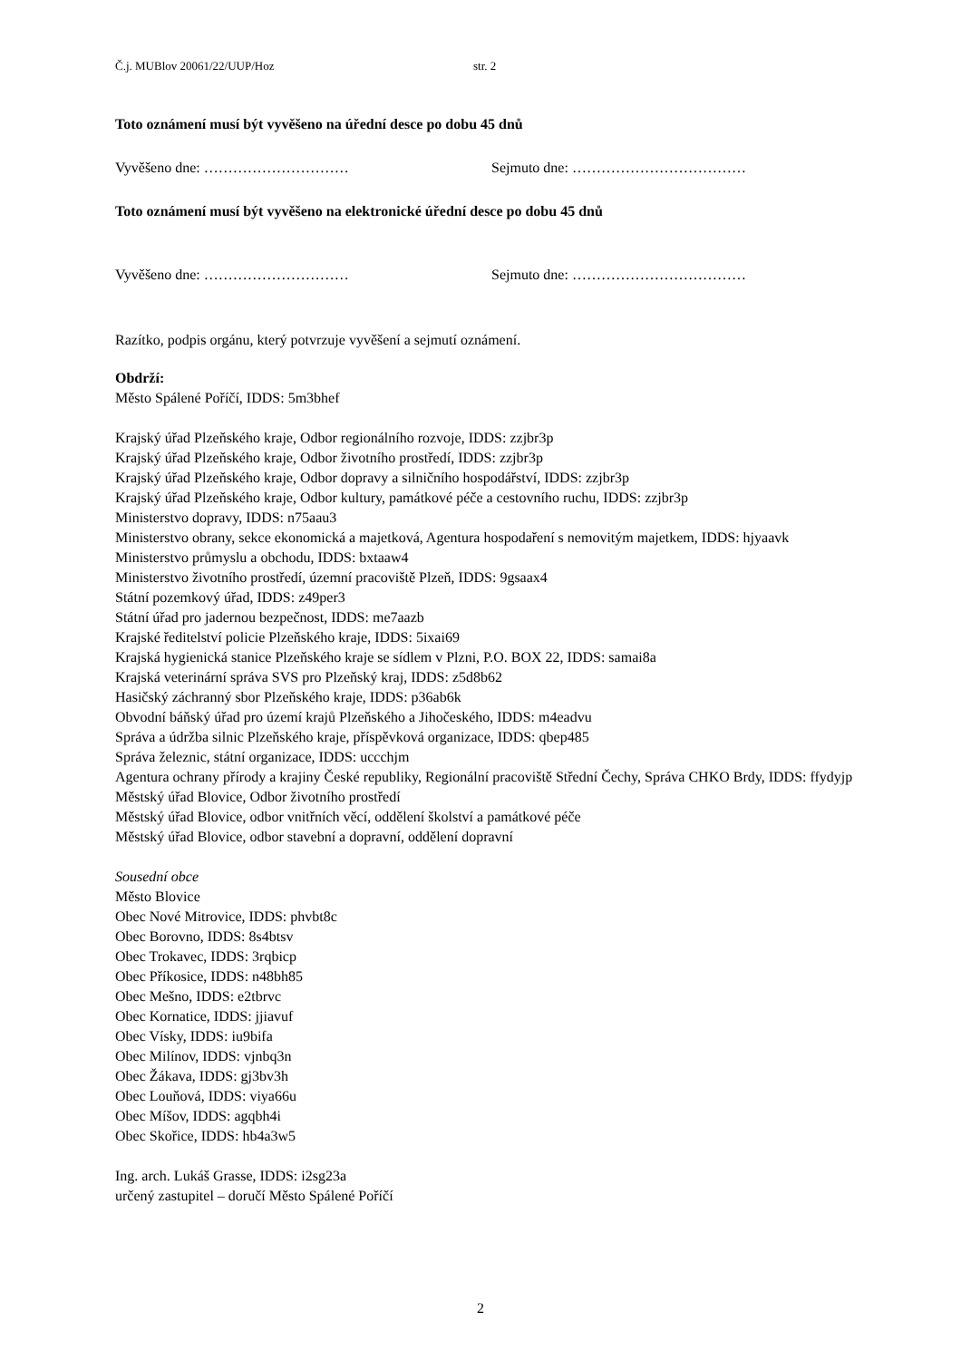Č.j. MUBlov 20061/22/UUP/Hoz str. 2
Toto oznámení musí být vyvěšeno na úřední desce po dobu 45 dnů
Vyvěšeno dne: ………………………… Sejmuto dne: ………………………………
Toto oznámení musí být vyvěšeno na elektronické úřední desce po dobu 45 dnů
Vyvěšeno dne: ………………………… Sejmuto dne: ………………………………
Razítko, podpis orgánu, který potvrzuje vyvěšení a sejmutí oznámení.
Obdrží:
Město Spálené Poříčí, IDDS: 5m3bhef
Krajský úřad Plzeňského kraje, Odbor regionálního rozvoje, IDDS: zzjbr3p
Krajský úřad Plzeňského kraje, Odbor životního prostředí, IDDS: zzjbr3p
Krajský úřad Plzeňského kraje, Odbor dopravy a silničního hospodářství, IDDS: zzjbr3p
Krajský úřad Plzeňského kraje, Odbor kultury, památkové péče a cestovního ruchu, IDDS: zzjbr3p
Ministerstvo dopravy, IDDS: n75aau3
Ministerstvo obrany, sekce ekonomická a majetková, Agentura hospodaření s nemovitým majetkem, IDDS: hjyaavk
Ministerstvo průmyslu a obchodu, IDDS: bxtaaw4
Ministerstvo životního prostředí, územní pracoviště Plzeň, IDDS: 9gsaax4
Státní pozemkový úřad, IDDS: z49per3
Státní úřad pro jadernou bezpečnost, IDDS: me7aazb
Krajské ředitelství policie Plzeňského kraje, IDDS: 5ixai69
Krajská hygienická stanice Plzeňského kraje se sídlem v Plzni, P.O. BOX 22, IDDS: samai8a
Krajská veterinární správa SVS pro Plzeňský kraj, IDDS: z5d8b62
Hasičský záchranný sbor Plzeňského kraje, IDDS: p36ab6k
Obvodní báňský úřad pro území krajů Plzeňského a Jihočeského, IDDS: m4eadvu
Správa a údržba silnic Plzeňského kraje, příspěvková organizace, IDDS: qbep485
Správa železnic, státní organizace, IDDS: uccchjm
Agentura ochrany přírody a krajiny České republiky, Regionální pracoviště Střední Čechy, Správa CHKO Brdy, IDDS: ffydyjp
Městský úřad Blovice, Odbor životního prostředí
Městský úřad Blovice, odbor vnitřních věcí, oddělení školství a památkové péče
Městský úřad Blovice, odbor stavební a dopravní, oddělení dopravní
Sousední obce
Město Blovice
Obec Nové Mitrovice, IDDS: phvbt8c
Obec Borovno, IDDS: 8s4btsv
Obec Trokavec, IDDS: 3rqbicp
Obec Příkosice, IDDS: n48bh85
Obec Mešno, IDDS: e2tbrvc
Obec Kornatice, IDDS: jjiavuf
Obec Vísky, IDDS: iu9bifa
Obec Milínov, IDDS: vjnbq3n
Obec Žákava, IDDS: gj3bv3h
Obec Louňová, IDDS: viya66u
Obec Míšov, IDDS: agqbh4i
Obec Skořice, IDDS: hb4a3w5
Ing. arch. Lukáš Grasse, IDDS: i2sg23a
určený zastupitel – doručí Město Spálené Poříčí
2